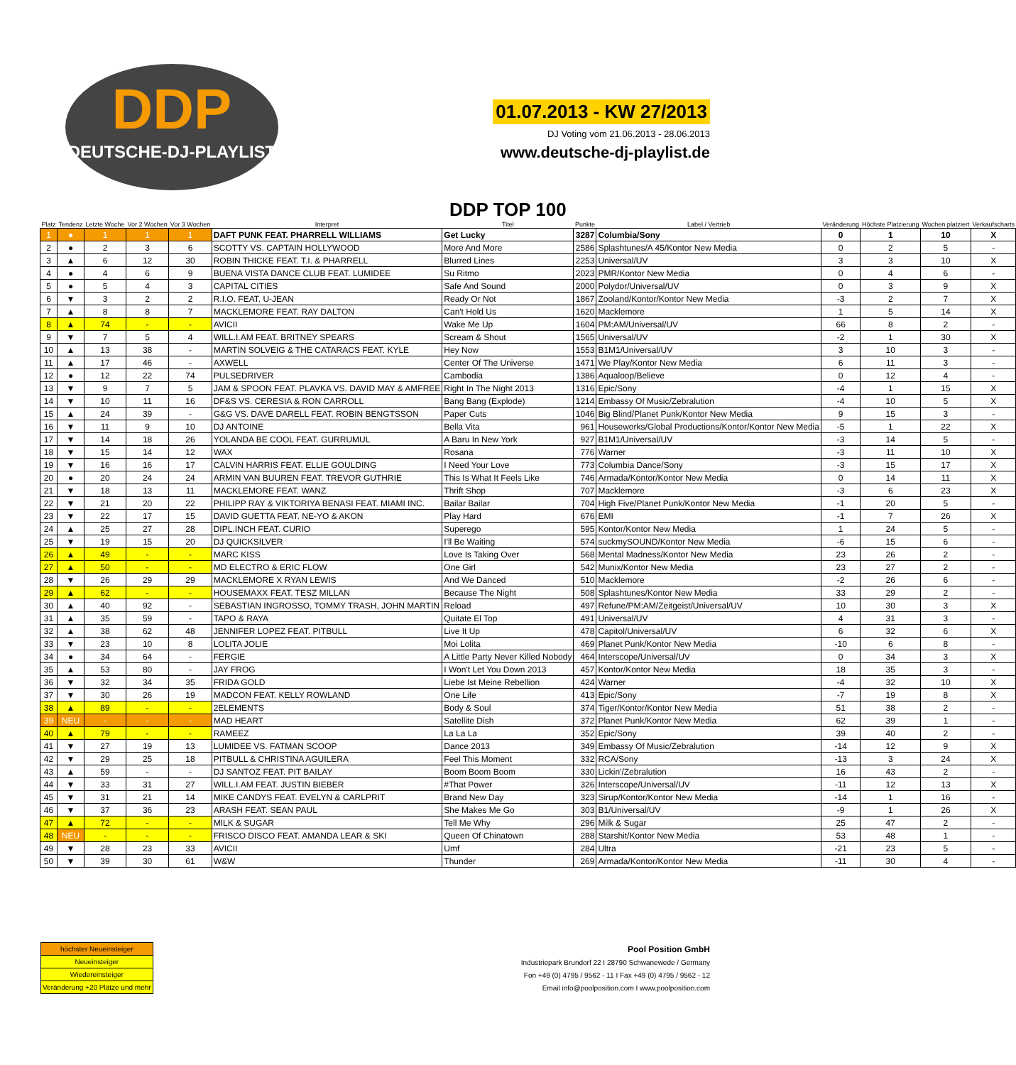DDP
DEUTSCHE-DJ-PLAYLIST
01.07.2013 - KW 27/2013
DJ Voting vom 21.06.2013 - 28.06.2013
www.deutsche-dj-playlist.de
| Platz | Tendenz | Letzte Woche | Vor 2 Wochen | Vor 3 Wochen | Interpret | DDP TOP 100 Titel | Punkte | Label / Vertrieb | Veränderung | Höchste Platzierung | Wochen platziert | Verkaufscharts |
| --- | --- | --- | --- | --- | --- | --- | --- | --- | --- | --- | --- | --- |
| 1 | ● | 1 | 1 | 1 | DAFT PUNK FEAT. PHARRELL WILLIAMS | Get Lucky | 3287 | Columbia/Sony | 0 | 1 | 10 | X |
| 2 | ● | 2 | 3 | 6 | SCOTTY VS. CAPTAIN HOLLYWOOD | More And More | 2586 | Splashtunes/A 45/Kontor New Media | 0 | 2 | 5 | - |
| 3 | ▲ | 6 | 12 | 30 | ROBIN THICKE FEAT. T.I. & PHARRELL | Blurred Lines | 2253 | Universal/UV | 3 | 3 | 10 | X |
| 4 | ● | 4 | 6 | 9 | BUENA VISTA DANCE CLUB FEAT. LUMIDEE | Su Ritmo | 2023 | PMR/Kontor New Media | 0 | 4 | 6 | - |
| 5 | ● | 5 | 4 | 3 | CAPITAL CITIES | Safe And Sound | 2000 | Polydor/Universal/UV | 0 | 3 | 9 | X |
| 6 | ▼ | 3 | 2 | 2 | R.I.O. FEAT. U-JEAN | Ready Or Not | 1867 | Zooland/Kontor/Kontor New Media | -3 | 2 | 7 | X |
| 7 | ▲ | 8 | 8 | 7 | MACKLEMORE FEAT. RAY DALTON | Can't Hold Us | 1620 | Macklemore | 1 | 5 | 14 | X |
| 8 | ▲ | 74 | - | - | AVICII | Wake Me Up | 1604 | PM:AM/Universal/UV | 66 | 8 | 2 | - |
| 9 | ▼ | 7 | 5 | 4 | WILL.I.AM FEAT. BRITNEY SPEARS | Scream & Shout | 1565 | Universal/UV | -2 | 1 | 30 | X |
| 10 | ▲ | 13 | 38 | - | MARTIN SOLVEIG & THE CATARACS FEAT. KYLE | Hey Now | 1553 | B1M1/Universal/UV | 3 | 10 | 3 | - |
| 11 | ▲ | 17 | 46 | - | AXWELL | Center Of The Universe | 1471 | We Play/Kontor New Media | 6 | 11 | 3 | - |
| 12 | ● | 12 | 22 | 74 | PULSEDRIVER | Cambodia | 1386 | Aqualoop/Believe | 0 | 12 | 4 | - |
| 13 | ▼ | 9 | 7 | 5 | JAM & SPOON FEAT. PLAVKA VS. DAVID MAY & AMFREE | Right In The Night 2013 | 1316 | Epic/Sony | -4 | 1 | 15 | X |
| 14 | ▼ | 10 | 11 | 16 | DF&S VS. CERESIA & RON CARROLL | Bang Bang (Explode) | 1214 | Embassy Of Music/Zebralution | -4 | 10 | 5 | X |
| 15 | ▲ | 24 | 39 | - | G&G VS. DAVE DARELL FEAT. ROBIN BENGTSSON | Paper Cuts | 1046 | Big Blind/Planet Punk/Kontor New Media | 9 | 15 | 3 | - |
| 16 | ▼ | 11 | 9 | 10 | DJ ANTOINE | Bella Vita | 961 | Houseworks/Global Productions/Kontor/Kontor New Media | -5 | 1 | 22 | X |
| 17 | ▼ | 14 | 18 | 26 | YOLANDA BE COOL FEAT. GURRUMUL | A Baru In New York | 927 | B1M1/Universal/UV | -3 | 14 | 5 | - |
| 18 | ▼ | 15 | 14 | 12 | WAX | Rosana | 776 | Warner | -3 | 11 | 10 | X |
| 19 | ▼ | 16 | 16 | 17 | CALVIN HARRIS FEAT. ELLIE GOULDING | I Need Your Love | 773 | Columbia Dance/Sony | -3 | 15 | 17 | X |
| 20 | ● | 20 | 24 | 24 | ARMIN VAN BUUREN FEAT. TREVOR GUTHRIE | This Is What It Feels Like | 746 | Armada/Kontor/Kontor New Media | 0 | 14 | 11 | X |
| 21 | ▼ | 18 | 13 | 11 | MACKLEMORE FEAT. WANZ | Thrift Shop | 707 | Macklemore | -3 | 6 | 23 | X |
| 22 | ▼ | 21 | 20 | 22 | PHILIPP RAY & VIKTORIYA BENASI FEAT. MIAMI INC. | Bailar Bailar | 704 | High Five/Planet Punk/Kontor New Media | -1 | 20 | 5 | - |
| 23 | ▼ | 22 | 17 | 15 | DAVID GUETTA FEAT. NE-YO & AKON | Play Hard | 676 | EMI | -1 | 7 | 26 | X |
| 24 | ▲ | 25 | 27 | 28 | DIPL.INCH FEAT. CURIO | Superego | 595 | Kontor/Kontor New Media | 1 | 24 | 5 | - |
| 25 | ▼ | 19 | 15 | 20 | DJ QUICKSILVER | I'll Be Waiting | 574 | suckmySOUND/Kontor New Media | -6 | 15 | 6 | - |
| 26 | ▲ | 49 | - | - | MARC KISS | Love Is Taking Over | 568 | Mental Madness/Kontor New Media | 23 | 26 | 2 | - |
| 27 | ▲ | 50 | - | - | MD ELECTRO & ERIC FLOW | One Girl | 542 | Munix/Kontor New Media | 23 | 27 | 2 | - |
| 28 | ▼ | 26 | 29 | 29 | MACKLEMORE X RYAN LEWIS | And We Danced | 510 | Macklemore | -2 | 26 | 6 | - |
| 29 | ▲ | 62 | - | - | HOUSEMAXX FEAT. TESZ MILLAN | Because The Night | 508 | Splashtunes/Kontor New Media | 33 | 29 | 2 | - |
| 30 | ▲ | 40 | 92 | - | SEBASTIAN INGROSSO, TOMMY TRASH, JOHN MARTIN | Reload | 497 | Refune/PM:AM/Zeitgeist/Universal/UV | 10 | 30 | 3 | X |
| 31 | ▲ | 35 | 59 | - | TAPO & RAYA | Quitate El Top | 491 | Universal/UV | 4 | 31 | 3 | - |
| 32 | ▲ | 38 | 62 | 48 | JENNIFER LOPEZ FEAT. PITBULL | Live It Up | 478 | Capitol/Universal/UV | 6 | 32 | 6 | X |
| 33 | ▼ | 23 | 10 | 8 | LOLITA JOLIE | Moi Lolita | 469 | Planet Punk/Kontor New Media | -10 | 6 | 8 | - |
| 34 | ● | 34 | 64 | - | FERGIE | A Little Party Never Killed Nobody | 464 | Interscope/Universal/UV | 0 | 34 | 3 | X |
| 35 | ▲ | 53 | 80 | - | JAY FROG | I Won't Let You Down 2013 | 457 | Kontor/Kontor New Media | 18 | 35 | 3 | - |
| 36 | ▼ | 32 | 34 | 35 | FRIDA GOLD | Liebe Ist Meine Rebellion | 424 | Warner | -4 | 32 | 10 | X |
| 37 | ▼ | 30 | 26 | 19 | MADCON FEAT. KELLY ROWLAND | One Life | 413 | Epic/Sony | -7 | 19 | 8 | X |
| 38 | ▲ | 89 | - | - | 2ELEMENTS | Body & Soul | 374 | Tiger/Kontor/Kontor New Media | 51 | 38 | 2 | - |
| 39 | NEU | - | - | - | MAD HEART | Satellite Dish | 372 | Planet Punk/Kontor New Media | 62 | 39 | 1 | - |
| 40 | ▲ | 79 | - | - | RAMEEZ | La La La | 352 | Epic/Sony | 39 | 40 | 2 | - |
| 41 | ▼ | 27 | 19 | 13 | LUMIDEE VS. FATMAN SCOOP | Dance 2013 | 349 | Embassy Of Music/Zebralution | -14 | 12 | 9 | X |
| 42 | ▼ | 29 | 25 | 18 | PITBULL & CHRISTINA AGUILERA | Feel This Moment | 332 | RCA/Sony | -13 | 3 | 24 | X |
| 43 | ▲ | 59 | - | - | DJ SANTOZ FEAT. PIT BAILAY | Boom Boom Boom | 330 | Lickin'/Zebralution | 16 | 43 | 2 | - |
| 44 | ▼ | 33 | 31 | 27 | WILL.I.AM FEAT. JUSTIN BIEBER | #That Power | 326 | Interscope/Universal/UV | -11 | 12 | 13 | X |
| 45 | ▼ | 31 | 21 | 14 | MIKE CANDYS FEAT. EVELYN & CARLPRIT | Brand New Day | 323 | Sirup/Kontor/Kontor New Media | -14 | 1 | 16 | - |
| 46 | ▼ | 37 | 36 | 23 | ARASH FEAT. SEAN PAUL | She Makes Me Go | 303 | B1/Universal/UV | -9 | 1 | 26 | X |
| 47 | ▲ | 72 | - | - | MILK & SUGAR | Tell Me Why | 296 | Milk & Sugar | 25 | 47 | 2 | - |
| 48 | NEU | - | - | - | FRISCO DISCO FEAT. AMANDA LEAR & SKI | Queen Of Chinatown | 288 | Starshit/Kontor New Media | 53 | 48 | 1 | - |
| 49 | ▼ | 28 | 23 | 33 | AVICII | Umf | 284 | Ultra | -21 | 23 | 5 | - |
| 50 | ▼ | 39 | 30 | 61 | W&W | Thunder | 269 | Armada/Kontor/Kontor New Media | -11 | 30 | 4 | - |
| höchster Neueinsteiger |
| Neueinsteiger |
| Wiedereinsteiger |
| Veränderung +20 Plätze und mehr |
Pool Position GmbH
Industriepark Brundorf 22 I 28790 Schwanewede / Germany
Fon +49 (0) 4795 / 9562 - 11 I Fax +49 (0) 4795 / 9562 - 12
Email info@poolposition.com I www.poolposition.com